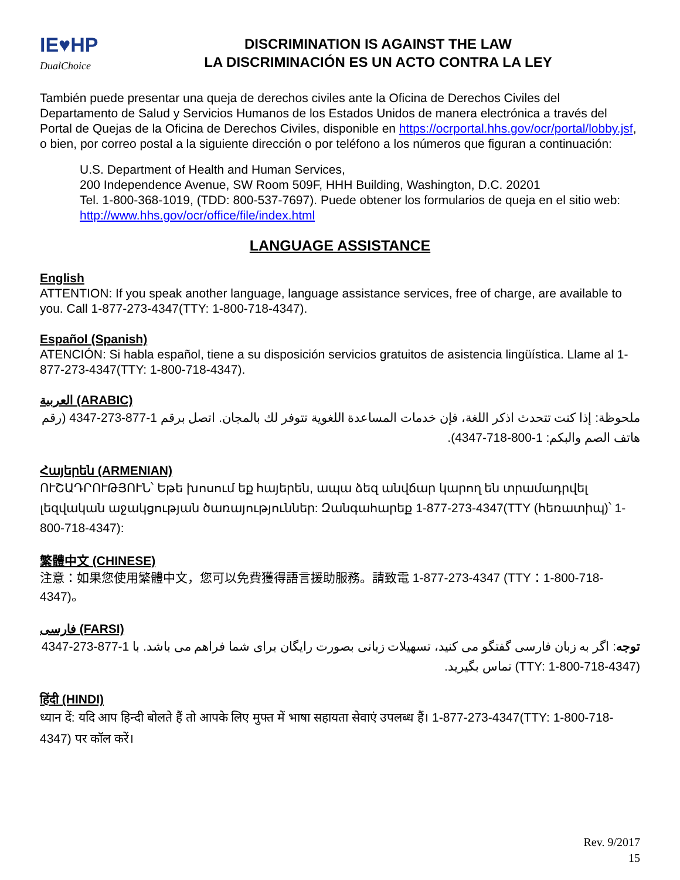IE♥HP
DualChoice
DISCRIMINATION IS AGAINST THE LAW
LA DISCRIMINACIÓN ES UN ACTO CONTRA LA LEY
También puede presentar una queja de derechos civiles ante la Oficina de Derechos Civiles del Departamento de Salud y Servicios Humanos de los Estados Unidos de manera electrónica a través del Portal de Quejas de la Oficina de Derechos Civiles, disponible en https://ocrportal.hhs.gov/ocr/portal/lobby.jsf, o bien, por correo postal a la siguiente dirección o por teléfono a los números que figuran a continuación:
U.S. Department of Health and Human Services,
200 Independence Avenue, SW Room 509F, HHH Building, Washington, D.C. 20201
Tel. 1-800-368-1019, (TDD: 800-537-7697). Puede obtener los formularios de queja en el sitio web: http://www.hhs.gov/ocr/office/file/index.html
LANGUAGE ASSISTANCE
English
ATTENTION: If you speak another language, language assistance services, free of charge, are available to you. Call 1-877-273-4347(TTY: 1-800-718-4347).
Español (Spanish)
ATENCIÓN: Si habla español, tiene a su disposición servicios gratuitos de asistencia lingüística. Llame al 1-877-273-4347(TTY: 1-800-718-4347).
العربية (ARABIC)
ملحوظة: إذا كنت تتحدث اذكر اللغة، فإن خدمات المساعدة اللغوية تتوفر لك بالمجان. اتصل برقم 1-877-273-4347 (رقم هاتف الصم والبكم: 1-800-718-4347).
Հայերեն (ARMENIAN)
ՈՒՇԱԴՐՈՒԹՅՈՒՆ՝ Եթե խոսում եք հայերեն, ապա ձեզ անվճար կարող են տրամադրվել լեզվական աջակցության ծառայություններ: Զանգահարեք 1-877-273-4347(TTY (հեռատիպ)՝ 1-800-718-4347):
繁體中文 (CHINESE)
注意：如果您使用繁體中文，您可以免費獲得語言援助服務。請致電 1-877-273-4347 (TTY：1-800-718-4347)。
فارسی (FARSI)
توجه: اگر به زبان فارسی گفتگو می کنید، تسهیلات زبانی بصورت رایگان برای شما فراهم می باشد. با 1-877-273-4347 (TTY: 1-800-718-4347) تماس بگیرید.
हिंदी (HINDI)
ध्यान दें: यदि आप हिन्दी बोलते हैं तो आपके लिए मुफ्त में भाषा सहायता सेवाएं उपलब्ध हैं। 1-877-273-4347(TTY: 1-800-718-4347) पर कॉल करें।
Rev. 9/2017
15